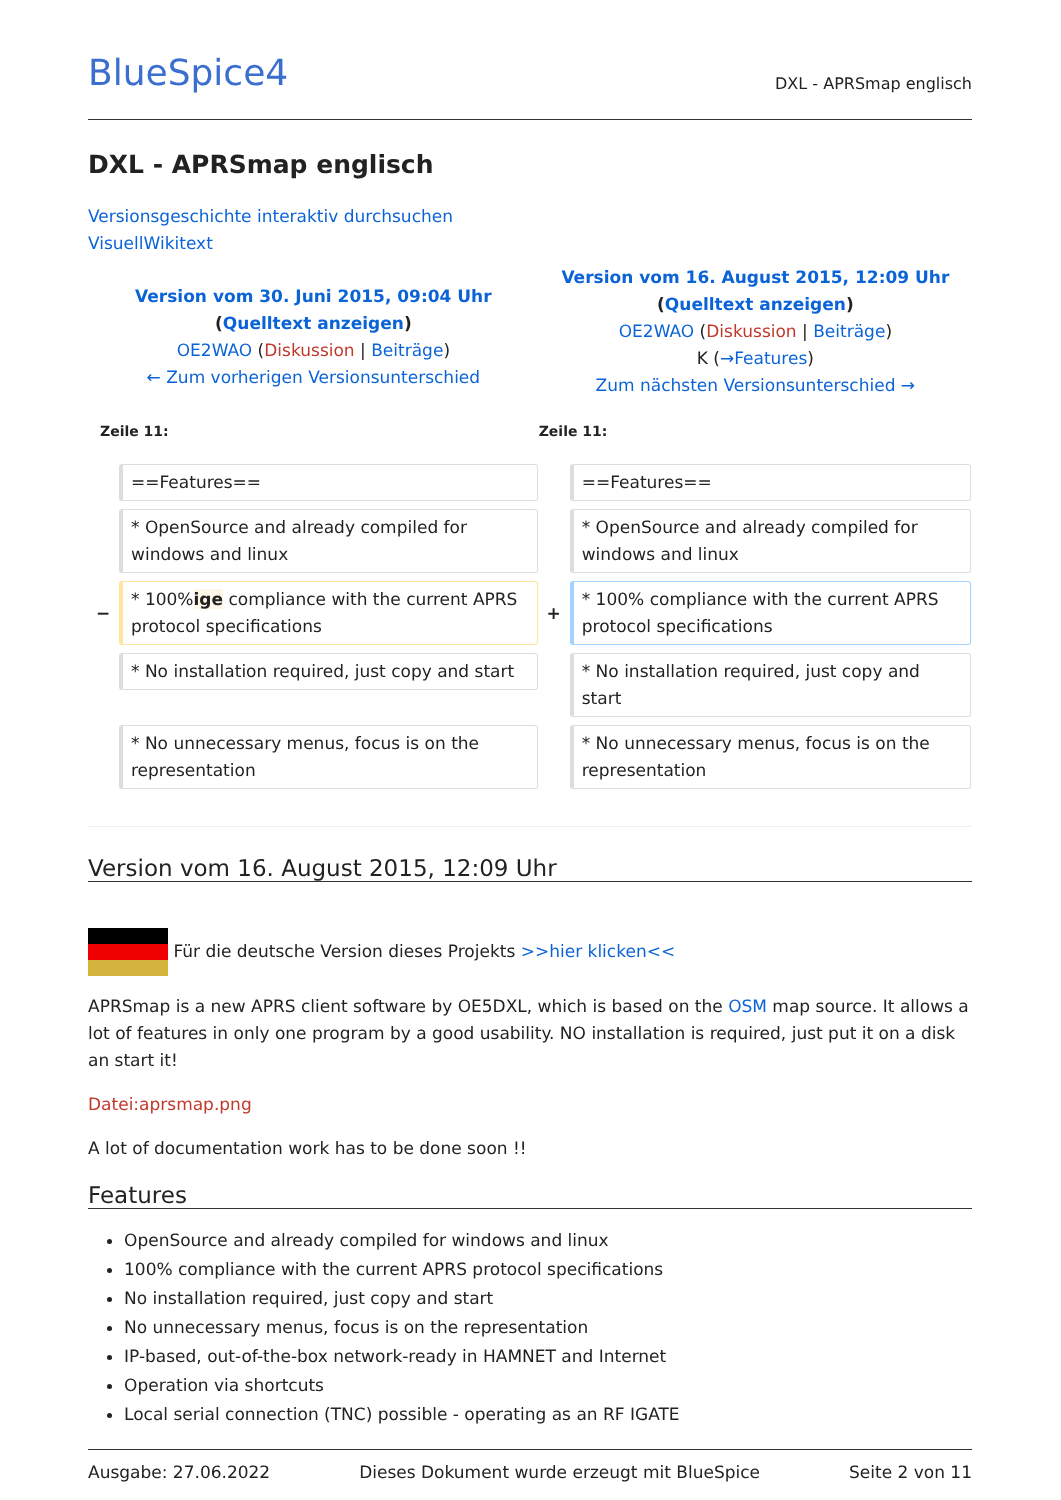BlueSpice4 DXL - APRSmap englisch
DXL - APRSmap englisch
Versionsgeschichte interaktiv durchsuchen
VisuellWikitext
| Version vom 30. Juni 2015, 09:04 Uhr ( Quelltext anzeigen ) OE2WAO ( Diskussion / Beiträge ) ← Zum vorherigen Versionsunterschied | | Version vom 16. August 2015, 12:09 Uhr ( Quelltext anzeigen ) OE2WAO ( Diskussion / Beiträge ) K ( →Features ) Zum nächsten Versionsunterschied → | |
| Zeile 11: | | Zeile 11: | |
| | ==Features== | | ==Features== |
| | * OpenSource and already compiled for windows and linux | | * OpenSource and already compiled for windows and linux |
| − | * 100% ige compliance with the current APRS protocol specifications | + | * 100% compliance with the current APRS protocol specifications |
| | * No installation required, just copy and start | | * No installation required, just copy and start |
| | * No unnecessary menus, focus is on the representation | | * No unnecessary menus, focus is on the representation |
Version vom 16. August 2015, 12:09 Uhr
Für die deutsche Version dieses Projekts >>hier klicken<<
APRSmap is a new APRS client software by OE5DXL, which is based on the OSM map source. It allows a lot of features in only one program by a good usability. NO installation is required, just put it on a disk an start it!
Datei:aprsmap.png
A lot of documentation work has to be done soon !!
Features
OpenSource and already compiled for windows and linux
100% compliance with the current APRS protocol specifications
No installation required, just copy and start
No unnecessary menus, focus is on the representation
IP-based, out-of-the-box network-ready in HAMNET and Internet
Operation via shortcuts
Local serial connection (TNC) possible - operating as an RF IGATE
Ausgabe: 27.06.2022 Dieses Dokument wurde erzeugt mit BlueSpice Seite 2 von 11